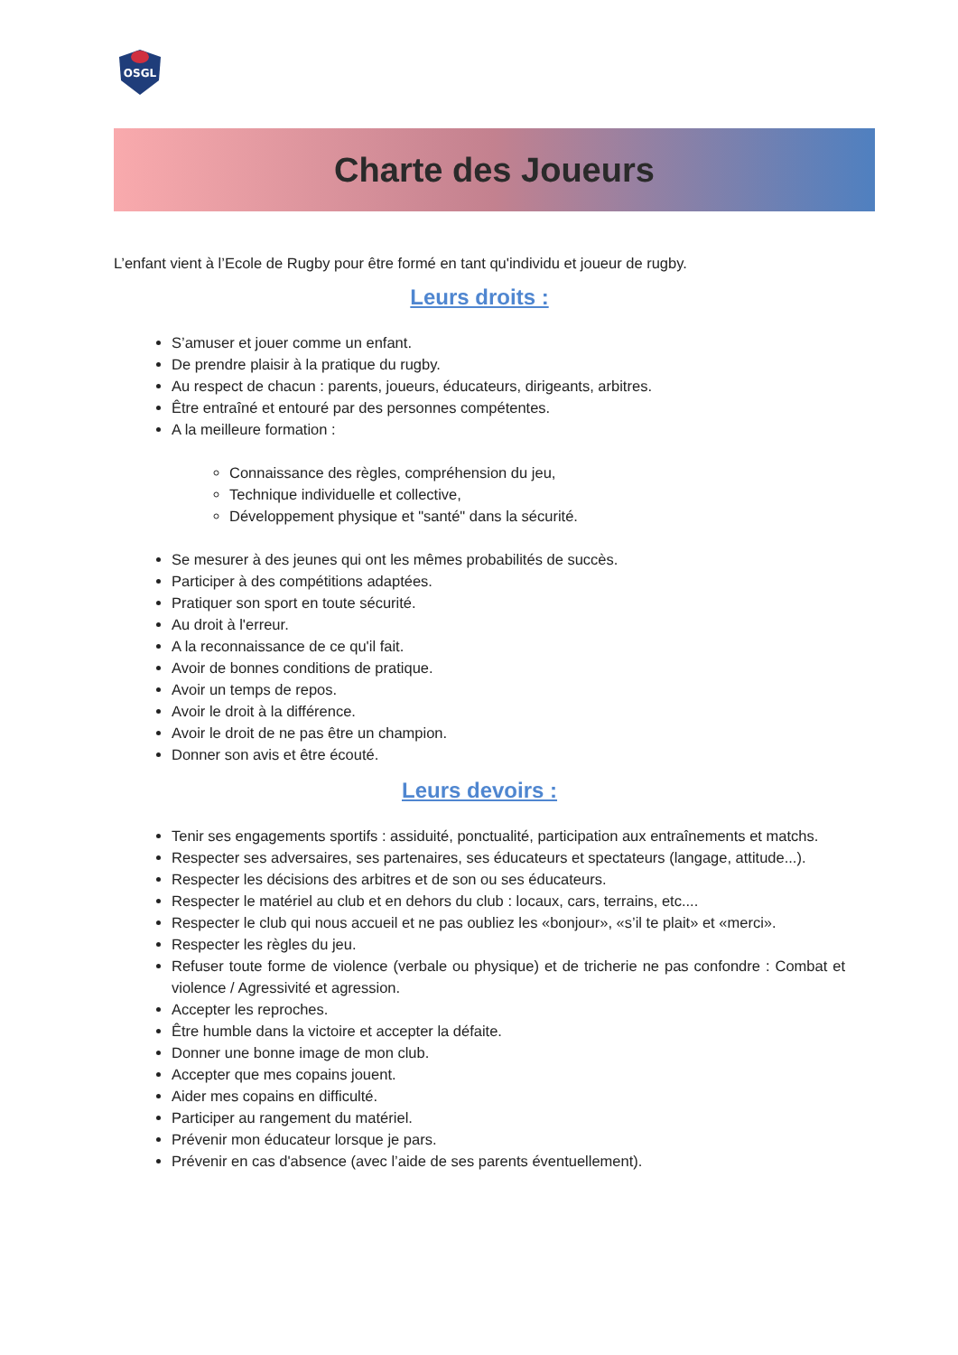OSGL
Charte des Joueurs
L’enfant vient à l’Ecole de Rugby pour être formé en tant qu'individu et joueur de rugby.
Leurs droits :
S’amuser et jouer comme un enfant.
De prendre plaisir à la pratique du rugby.
Au respect de chacun : parents, joueurs, éducateurs, dirigeants, arbitres.
Être entraîné et entouré par des personnes compétentes.
A la meilleure formation :
Connaissance des règles, compréhension du jeu,
Technique individuelle et collective,
Développement physique et "santé" dans la sécurité.
Se mesurer à des jeunes qui ont les mêmes probabilités de succès.
Participer à des compétitions adaptées.
Pratiquer son sport en toute sécurité.
Au droit à l'erreur.
A la reconnaissance de ce qu'il fait.
Avoir de bonnes conditions de pratique.
Avoir un temps de repos.
Avoir le droit à la différence.
Avoir le droit de ne pas être un champion.
Donner son avis et être écouté.
Leurs devoirs :
Tenir ses engagements sportifs : assiduité, ponctualité, participation aux entraînements et matchs.
Respecter ses adversaires, ses partenaires, ses éducateurs et spectateurs (langage, attitude...).
Respecter les décisions des arbitres et de son ou ses éducateurs.
Respecter le matériel au club et en dehors du club : locaux, cars, terrains, etc....
Respecter le club qui nous accueil et ne pas oubliez les «bonjour», «s’il te plait» et «merci».
Respecter les règles du jeu.
Refuser toute forme de violence (verbale ou physique) et de tricherie ne pas confondre : Combat et violence / Agressivité et agression.
Accepter les reproches.
Être humble dans la victoire et accepter la défaite.
Donner une bonne image de mon club.
Accepter que mes copains jouent.
Aider mes copains en difficulté.
Participer au rangement du matériel.
Prévenir mon éducateur lorsque je pars.
Prévenir en cas d'absence (avec l’aide de ses parents éventuellement).